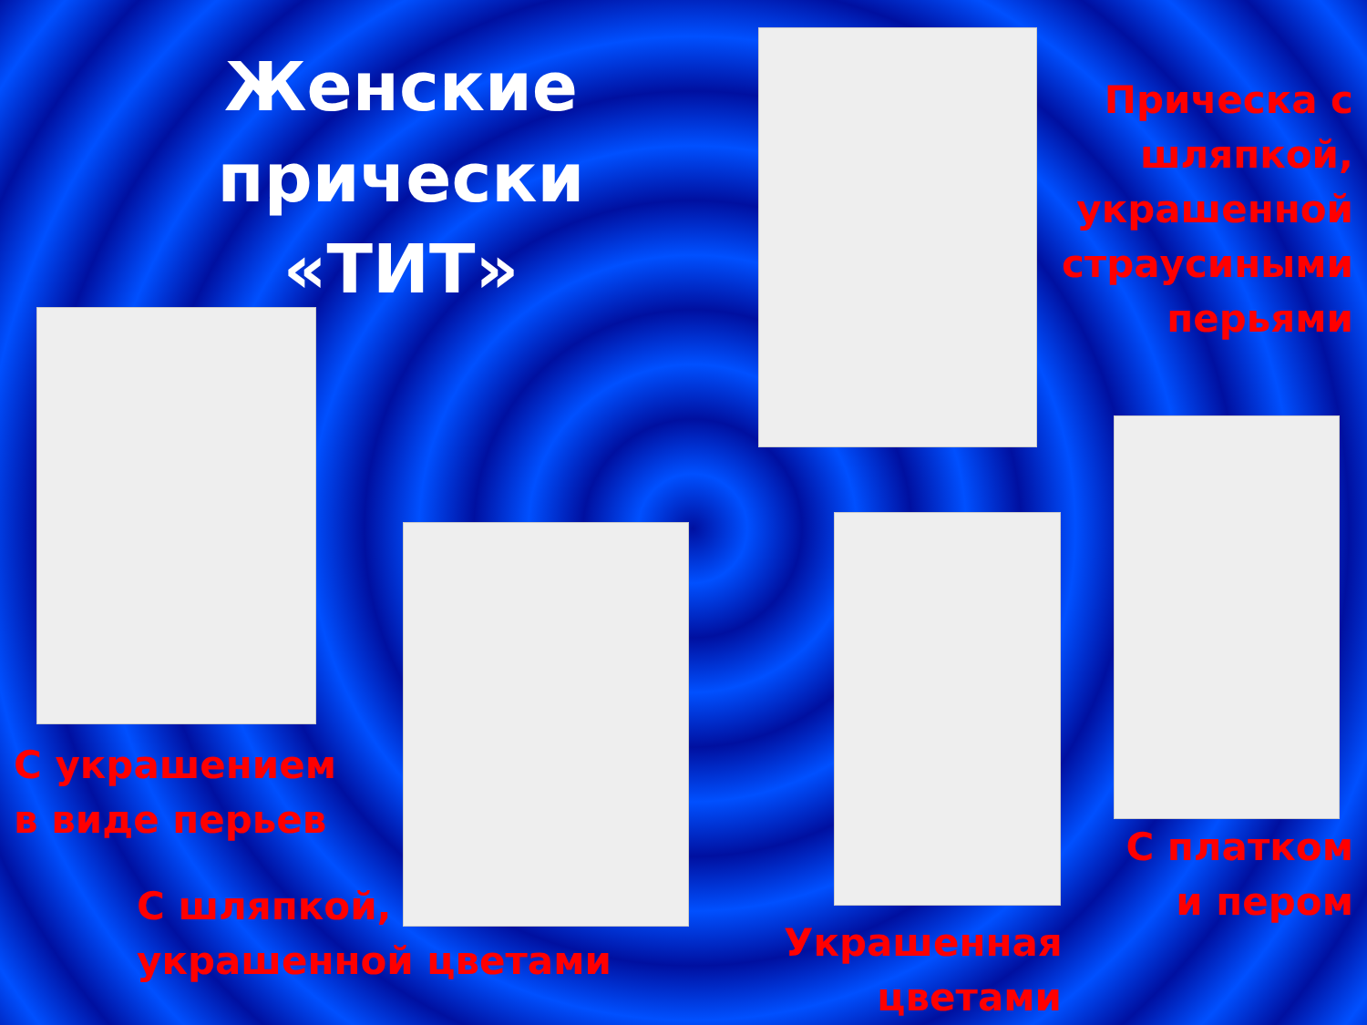Женские прически «ТИТ»
Прическа с шляпкой, украшенной страусиными перьями
С украшением в виде перьев
С шляпкой, украшенной цветами
Украшенная цветами
С платком и пером